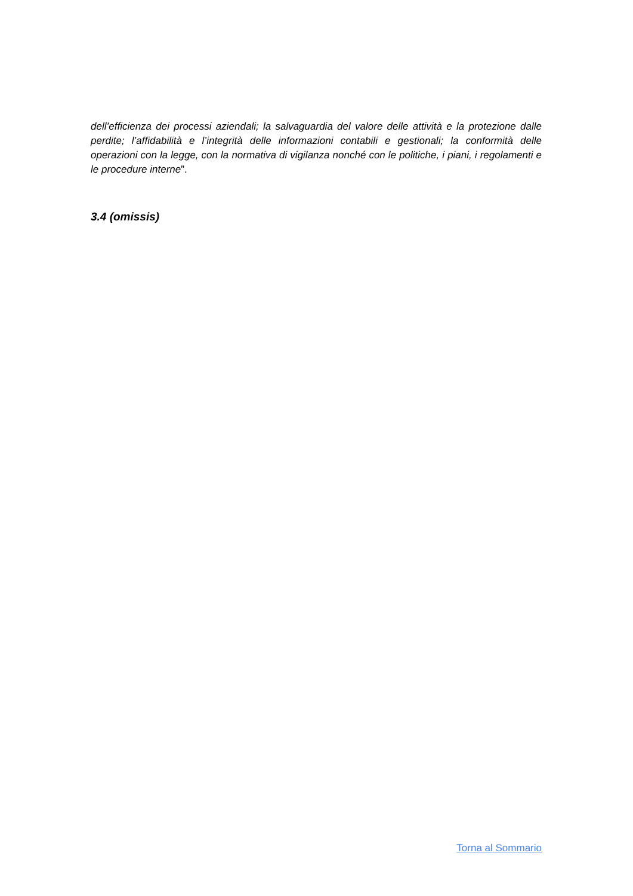dell’efficienza dei processi aziendali; la salvaguardia del valore delle attività e la protezione dalle perdite; l’affidabilità e l’integrità delle informazioni contabili e gestionali; la conformità delle operazioni con la legge, con la normativa di vigilanza nonché con le politiche, i piani, i regolamenti e le procedure interne”.
3.4 (omissis)
Torna al Sommario